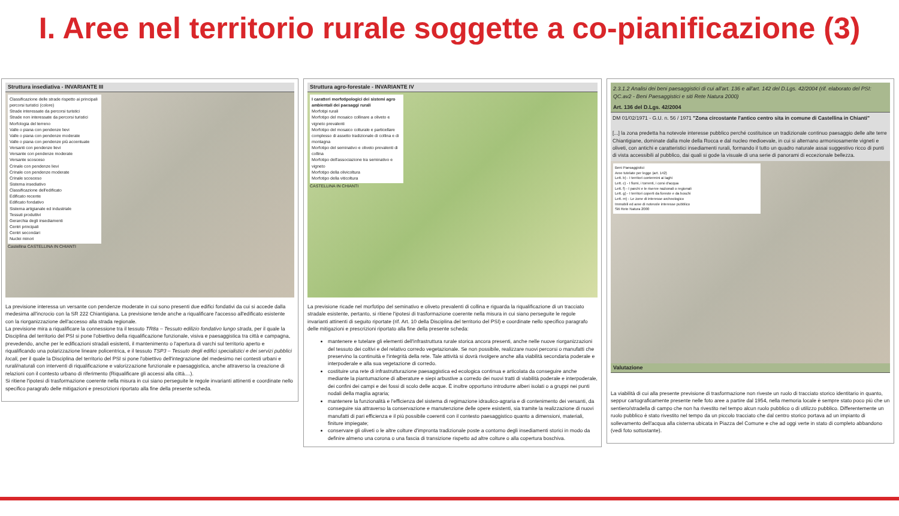I. Aree nel territorio rurale soggette a co-pianificazione (3)
Struttura insediativa - INVARIANTE III
Classificazione delle strade rispetto ai principali percorsi turistici (colore)
Strade interessate da percorsi turistici
Strade non interessate da percorsi turistici
Morfologia del terreno
Valle o piana con pendenze lievi
Valle o piana con pendenze moderate
Valle o piana con pendenze più accentuate
Versanti con pendenze lievi
Versante con pendenze moderate
Versante scosceso
Crinale con pendenze lievi
Crinale con pendenze moderate
Crinale scosceso
Sistema insediativo
Classificazione dell'edificato
Edificato recente
Edificato fondativo
Sistema artigianale ed industriale
Tessuti produttivi
Gerarchia degli insediamenti
Centri principali
Centri secondari
Nuclei minori
Castellina CASTELLINA IN CHIANTI
La previsione interessa un versante con pendenze moderate in cui sono presenti due edifici fondativi da cui si accede dalla medesima all'incrocio con la SR 222 Chiantigiana. La previsione tende anche a riqualificare l'accesso all'edificato esistente con la riorganizzazione dell'accesso alla strada regionale.
La previsione mira a riqualificare la connessione tra il tessuto TR8a – Tessuto edilizio fondativo lungo strada, per il quale la Disciplina del territorio del PSI si pone l'obiettivo della riqualificazione funzionale, visiva e paesaggistica tra città e campagna, prevedendo, anche per le edificazioni stradali esistenti, il mantenimento o l'apertura di varchi sul territorio aperto e riqualificando una polarizzazione lineare policentrica, e il tessuto TSP3 – Tessuto degli edifici specialistici e dei servizi pubblici locali, per il quale la Disciplina del territorio del PSI si pone l'obiettivo dell'integrazione del medesimo nei contesti urbani e rurali/naturali con interventi di riqualificazione e valorizzazione funzionale e paesaggistica, anche attraverso la creazione di relazioni con il contesto urbano di riferimento (Riqualificare gli accessi alla città....).
Si ritiene l'ipotesi di trasformazione coerente nella misura in cui siano perseguite le regole invarianti attinenti e coordinate nello specifico paragrafo delle mitigazioni e prescrizioni riportato alla fine della presente scheda.
Struttura agro-forestale - INVARIANTE IV
I caratteri morfotipologici dei sistemi agro ambientali dei paesaggi rurali
Morfotipi rurali
Morfotipo del mosaico collinare a oliveto e vigneto prevalenti
Morfotipo del mosaico colturale e particellare complesso di assetto tradizionale di collina e di montagna
Morfotipo del seminativo e oliveto prevalenti di collina
Morfotipo dell'associazione tra seminativo e vigneto
Morfotipo della olivicoltura
Morfotipo della viticoltura
CASTELLINA IN CHIANTI
La previsione ricade nel morfotipo del seminativo e oliveto prevalenti di collina e riguarda la riqualificazione di un tracciato stradale esistente, pertanto, si ritiene l'ipotesi di trasformazione coerente nella misura in cui siano perseguite le regole invarianti attinenti di seguito riportate (rif. Art. 10 della Disciplina del territorio del PSI) e coordinate nello specifico paragrafo delle mitigazioni e prescrizioni riportato alla fine della presente scheda:
mantenere e tutelare gli elementi dell'infrastruttura rurale storica ancora presenti, anche nelle nuove riorganizzazioni del tessuto dei coltivi e del relativo corredo vegetazionale. Se non possibile, realizzare nuovi percorsi o manufatti che preservino la continuità e l'integrità della rete. Tale attività si dovrà rivolgere anche alla viabilità secondaria poderale e interpoderale e alla sua vegetazione di corredo.
costituire una rete di infrastrutturazione paesaggistica ed ecologica continua e articolata da conseguire anche mediante la piantumazione di alberature e siepi arbustive a corredo dei nuovi tratti di viabilità poderale e interpoderale, dei confini dei campi e dei fossi di scolo delle acque. È inoltre opportuno introdurre alberi isolati o a gruppi nei punti nodali della maglia agraria;
mantenere la funzionalità e l'efficienza del sistema di regimazione idraulico-agraria e di contenimento dei versanti, da conseguire sia attraverso la conservazione e manutenzione delle opere esistenti, sia tramite la realizzazione di nuovi manufatti di pari efficienza e il più possibile coerenti con il contesto paesaggistico quanto a dimensioni, materiali, finiture impiegate;
conservare gli oliveti o le altre colture d'impronta tradizionale poste a contorno degli insediamenti storici in modo da definire almeno una corona o una fascia di transizione rispetto ad altre colture o alla copertura boschiva.
2.3.1.2 Analisi dei beni paesaggistici di cui all'art. 136 e all'art. 142 del D.Lgs. 42/2004 (rif. elaborato del PSI: QC.av2 - Beni Paesaggistici e siti Rete Natura 2000)
Art. 136 del D.Lgs. 42/2004
DM 01/02/1971 - G.U. n. 56 / 1971 "Zona circostante l'antico centro sita in comune di Castellina in Chianti"
[...] la zona predetta ha notevole interesse pubblico perché costituisce un tradizionale continuo paesaggio delle alte terre Chiantigiane, dominate dalla mole della Rocca e dal nucleo medioevale, in cui si alternano armoniosamente vigneti e oliveti, con antichi e caratteristici insediamenti rurali, formando il tutto un quadro naturale assai suggestivo ricco di punti di vista accessibili al pubblico, dai quali si gode la visuale di una serie di panorami di eccezionale bellezza.
Beni Paesaggistici
Aree tutelate per legge (art. 142)
Lett. b) - I territori contermini ai laghi
Lett. c) - I fiumi, i torrenti, i corsi d'acqua
Lett. f) - I parchi e le riserve nazionali o regionali
Lett. g) - I territori coperti da foreste e da boschi
Lett. m) - Le zone di interesse archeologico
Immobili ed aree di notevole interesse pubblico
Siti Rete Natura 2000
Valutazione
La viabilità di cui alla presente previsione di trasformazione non riveste un ruolo di tracciato storico identitario in quanto, seppur cartograficamente presente nelle foto aree a partire dal 1954, nella memoria locale è sempre stato poco più che un sentiero/stradella di campo che non ha rivestito nel tempo alcun ruolo pubblico o di utilizzo pubblico. Differentemente un ruolo pubblico è stato rivestito nel tempo da un piccolo tracciato che dal centro storico portava ad un impianto di sollevamento dell'acqua alla cisterna ubicata in Piazza del Comune e che ad oggi verte in stato di completo abbandono (vedi foto sottostante).